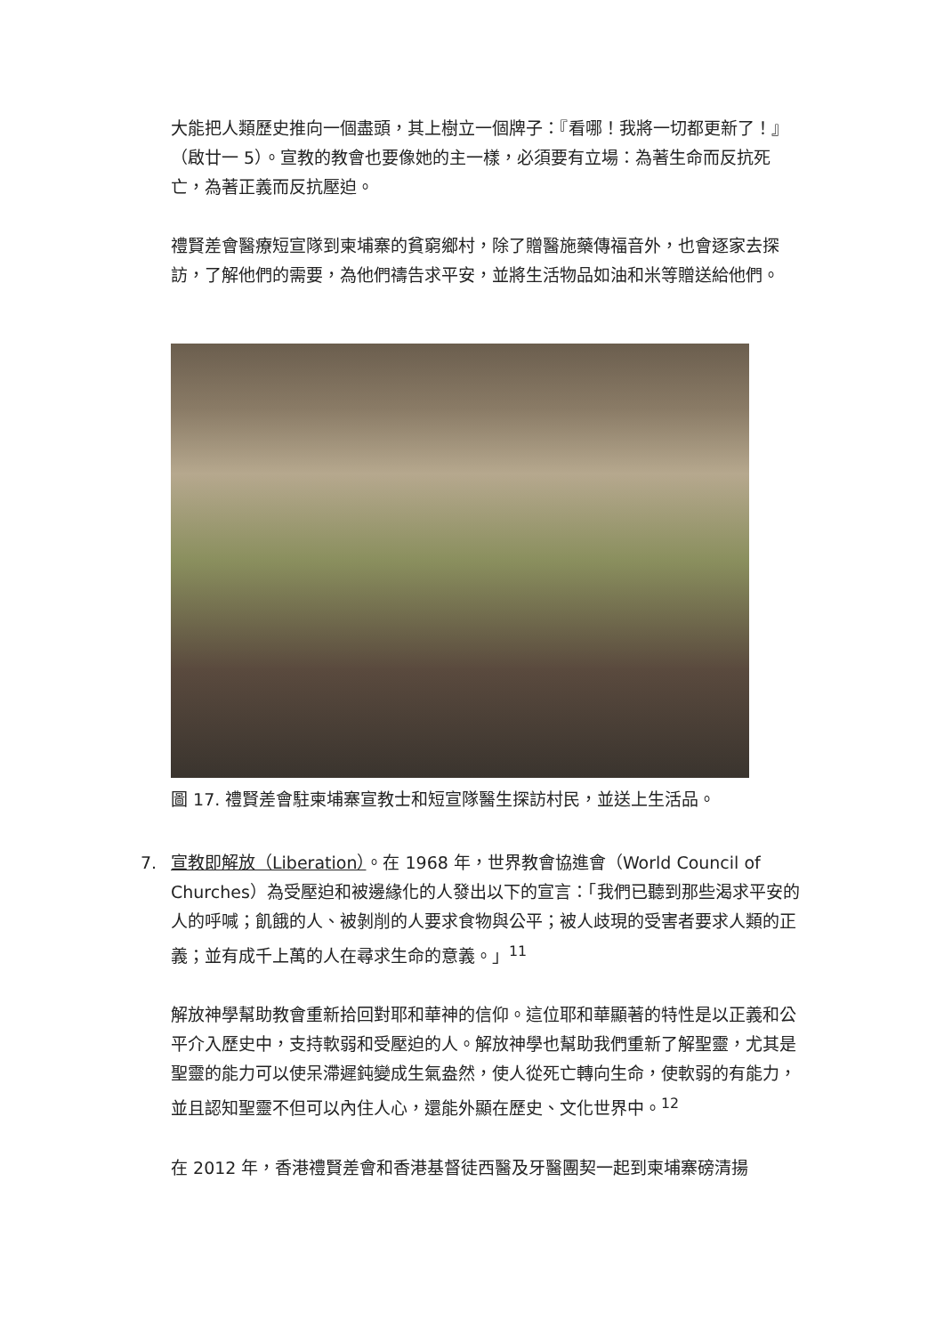大能把人類歷史推向一個盡頭，其上樹立一個牌子：『看哪！我將一切都更新了！』（啟廿一 5）。宣教的教會也要像她的主一樣，必須要有立場：為著生命而反抗死亡，為著正義而反抗壓迫。
禮賢差會醫療短宣隊到柬埔寨的貧窮鄉村，除了贈醫施藥傳福音外，也會逐家去探訪，了解他們的需要，為他們禱告求平安，並將生活物品如油和米等贈送給他們。
圖 17. 禮賢差會駐柬埔寨宣教士和短宣隊醫生探訪村民，並送上生活品。
7. 宣教即解放（Liberation）。在 1968 年，世界教會協進會（World Council of Churches）為受壓迫和被邊緣化的人發出以下的宣言：「我們已聽到那些渴求平安的人的呼喊；飢餓的人、被剝削的人要求食物與公平；被人歧現的受害者要求人類的正義；並有成千上萬的人在尋求生命的意義。」<sup>11</sup>
解放神學幫助教會重新拾回對耶和華神的信仰。這位耶和華顯著的特性是以正義和公平介入歷史中，支持軟弱和受壓迫的人。解放神學也幫助我們重新了解聖靈，尤其是聖靈的能力可以使呆滯遲鈍變成生氣盎然，使人從死亡轉向生命，使軟弱的有能力，並且認知聖靈不但可以內住人心，還能外顯在歷史、文化世界中。<sup>12</sup>
在 2012 年，香港禮賢差會和香港基督徒西醫及牙醫團契一起到柬埔寨磅清揚